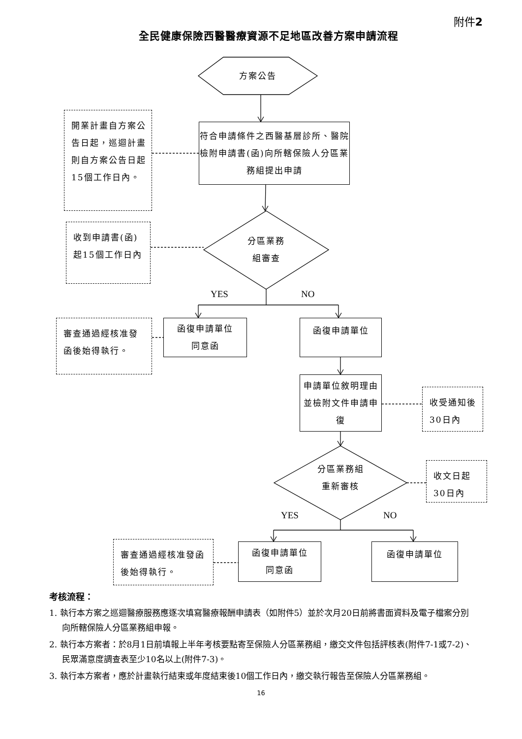附件2
全民健康保險西醫醫療資源不足地區改善方案申請流程
方案公告
開業計畫自方案公告日起，巡迴計畫則自方案公告日起15個工作日內。
符合申請條件之西醫基層診所、醫院檢附申請書(函)向所轄保險人分區業務組提出申請
收到申請書(函)起15個工作日內
分區業務
組審查
YES NO
審查通過經核准發函後始得執行。
函復申請單位
同意函
函復申請單位
申請單位敘明理由並檢附文件申請申復
收受通知後30日內
分區業務組
重新審核
收文日起30日內
YES NO
審查通過經核准發函後始得執行。
函復申請單位
同意函
函復申請單位
考核流程：
1. 執行本方案之巡迴醫療服務應逐次填寫醫療報酬申請表（如附件5）並於次月20日前將書面資料及電子檔案分別向所轄保險人分區業務組申報。
2. 執行本方案者：於8月1日前填報上半年考核要點寄至保險人分區業務組，繳交文件包括評核表(附件7-1或7-2)、民眾滿意度調查表至少10名以上(附件7-3)。
3. 執行本方案者，應於計畫執行結束或年度結束後10個工作日內，繳交執行報告至保險人分區業務組。
16